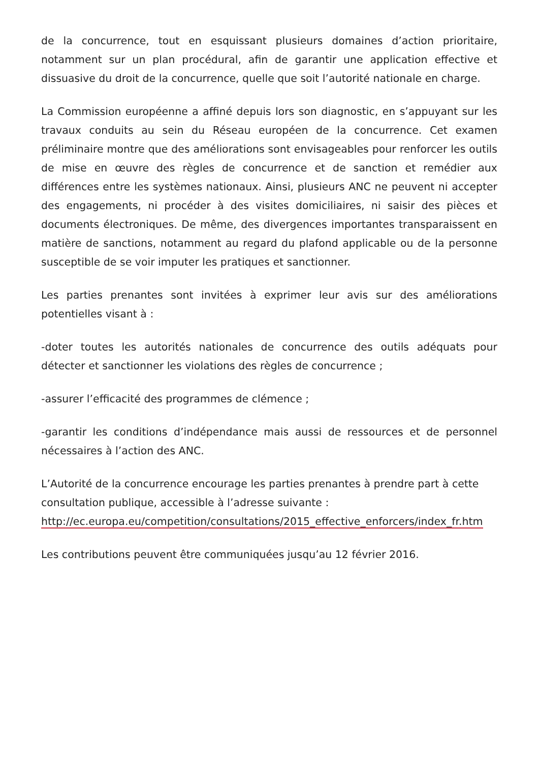de la concurrence, tout en esquissant plusieurs domaines d’action prioritaire, notamment sur un plan procédural, afin de garantir une application effective et dissuasive du droit de la concurrence, quelle que soit l’autorité nationale en charge.
La Commission européenne a affiné depuis lors son diagnostic, en s’appuyant sur les travaux conduits au sein du Réseau européen de la concurrence. Cet examen préliminaire montre que des améliorations sont envisageables pour renforcer les outils de mise en œuvre des règles de concurrence et de sanction et remédier aux différences entre les systèmes nationaux. Ainsi, plusieurs ANC ne peuvent ni accepter des engagements, ni procéder à des visites domiciliaires, ni saisir des pièces et documents électroniques. De même, des divergences importantes transparaissent en matière de sanctions, notamment au regard du plafond applicable ou de la personne susceptible de se voir imputer les pratiques et sanctionner.
Les parties prenantes sont invitées à exprimer leur avis sur des améliorations potentielles visant à :
-doter toutes les autorités nationales de concurrence des outils adéquats pour détecter et sanctionner les violations des règles de concurrence ;
-assurer l’efficacité des programmes de clémence ;
-garantir les conditions d’indépendance mais aussi de ressources et de personnel nécessaires à l’action des ANC.
L’Autorité de la concurrence encourage les parties prenantes à prendre part à cette consultation publique, accessible à l’adresse suivante :
http://ec.europa.eu/competition/consultations/2015_effective_enforcers/index_fr.htm
Les contributions peuvent être communiquées jusqu’au 12 février 2016.